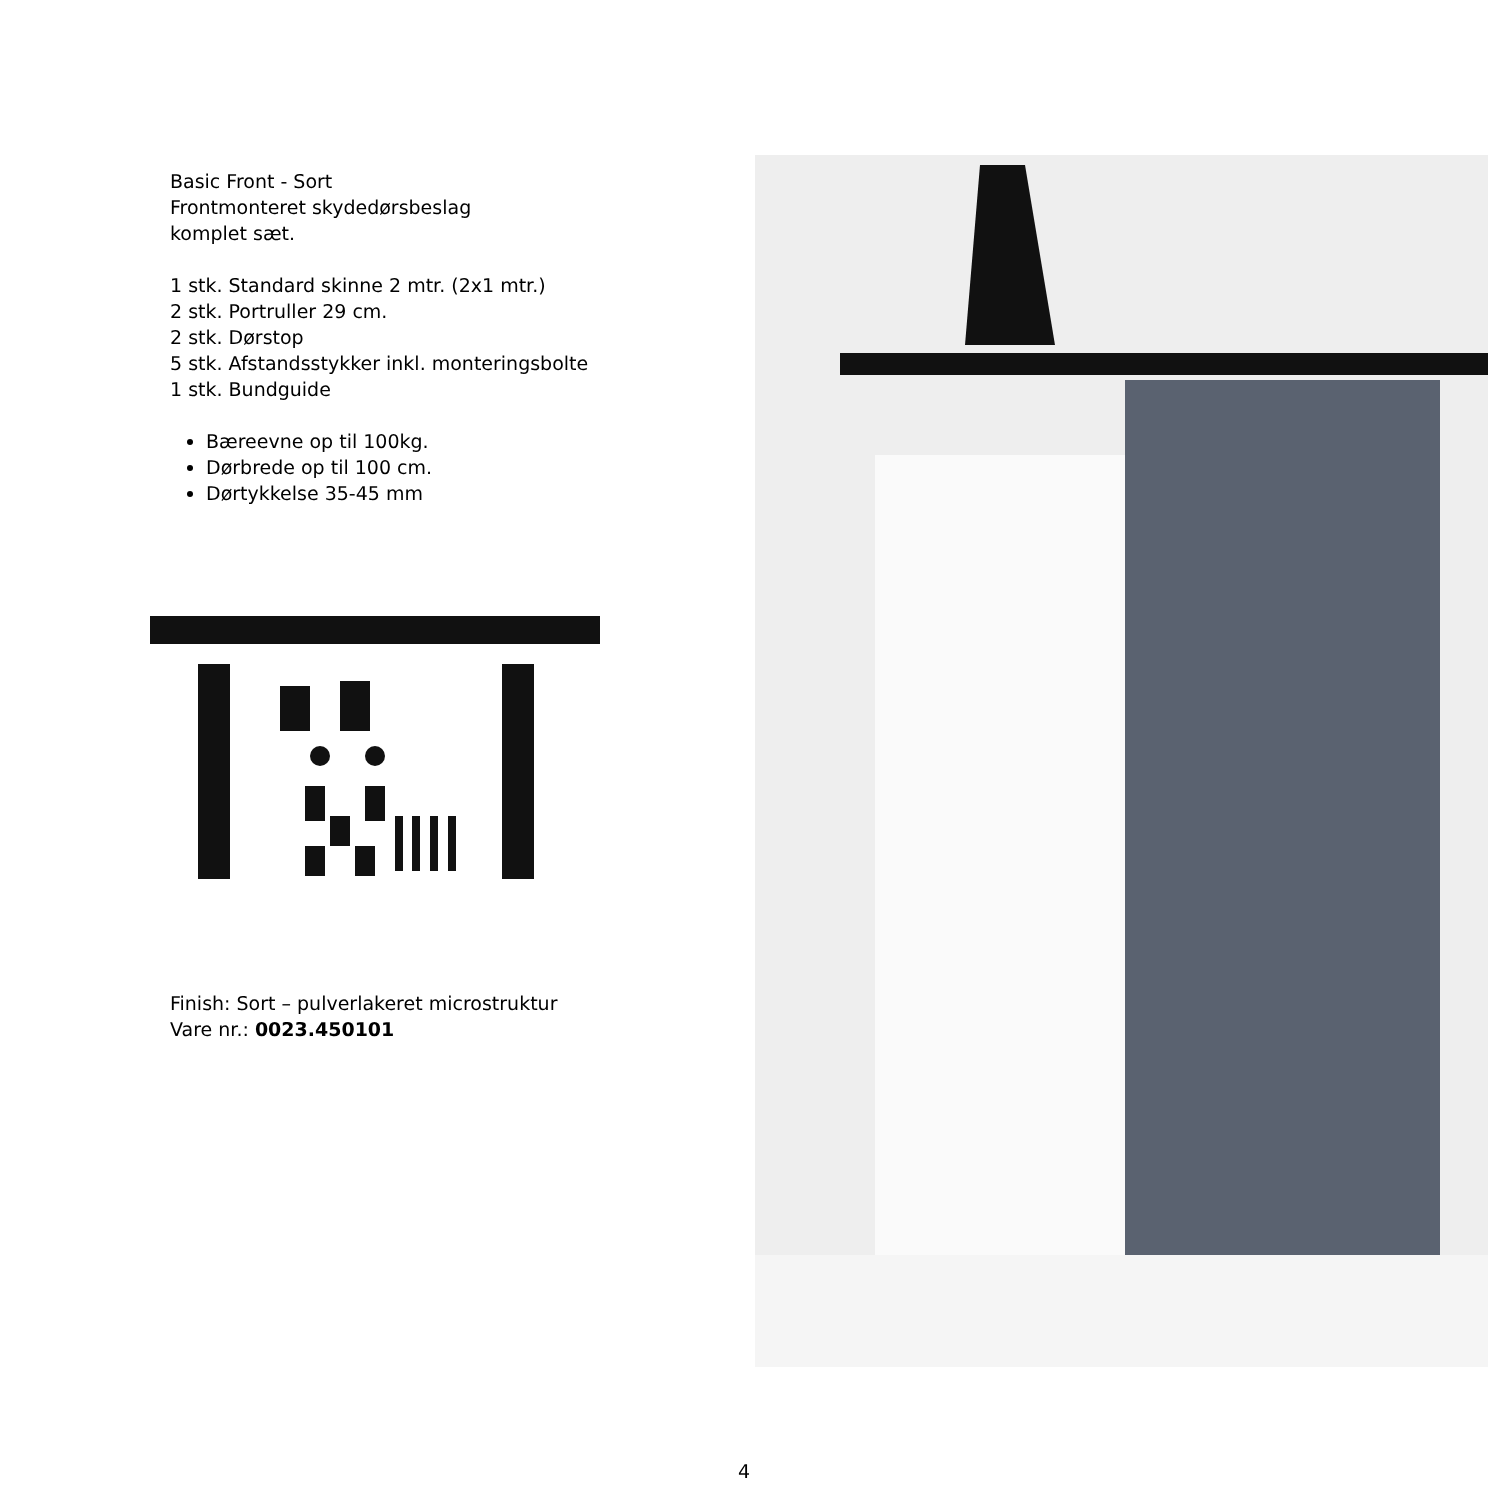Basic Front - Sort
Frontmonteret skydedørsbeslag
komplet sæt.
1 stk. Standard skinne 2 mtr. (2x1 mtr.)
2 stk. Portruller 29 cm.
2 stk. Dørstop
5 stk. Afstandsstykker inkl. monteringsbolte
1 stk. Bundguide
Bæreevne op til 100kg.
Dørbrede op til 100 cm.
Dørtykkelse 35-45 mm
Finish: Sort – pulverlakeret microstruktur
Vare nr.: 0023.450101
4